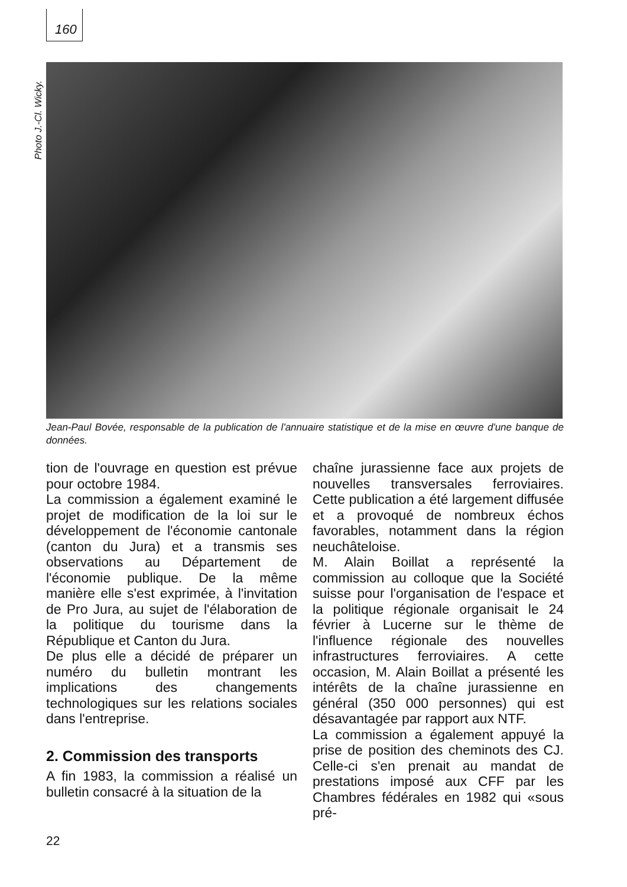160
Photo J.-Cl. Wicky.
Jean-Paul Bovée, responsable de la publication de l'annuaire statistique et de la mise en œuvre d'une banque de données.
tion de l'ouvrage en question est prévue pour octobre 1984.
La commission a également examiné le projet de modification de la loi sur le développement de l'économie cantonale (canton du Jura) et a transmis ses observations au Département de l'économie publique. De la même manière elle s'est exprimée, à l'invitation de Pro Jura, au sujet de l'élaboration de la politique du tourisme dans la République et Canton du Jura.
De plus elle a décidé de préparer un numéro du bulletin montrant les implications des changements technologiques sur les relations sociales dans l'entreprise.
2. Commission des transports
A fin 1983, la commission a réalisé un bulletin consacré à la situation de la
chaîne jurassienne face aux projets de nouvelles transversales ferroviaires. Cette publication a été largement diffusée et a provoqué de nombreux échos favorables, notamment dans la région neuchâteloise.
M. Alain Boillat a représenté la commission au colloque que la Société suisse pour l'organisation de l'espace et la politique régionale organisait le 24 février à Lucerne sur le thème de l'influence régionale des nouvelles infrastructures ferroviaires. A cette occasion, M. Alain Boillat a présenté les intérêts de la chaîne jurassienne en général (350 000 personnes) qui est désavantagée par rapport aux NTF.
La commission a également appuyé la prise de position des cheminots des CJ. Celle-ci s'en prenait au mandat de prestations imposé aux CFF par les Chambres fédérales en 1982 qui «sous pré-
22